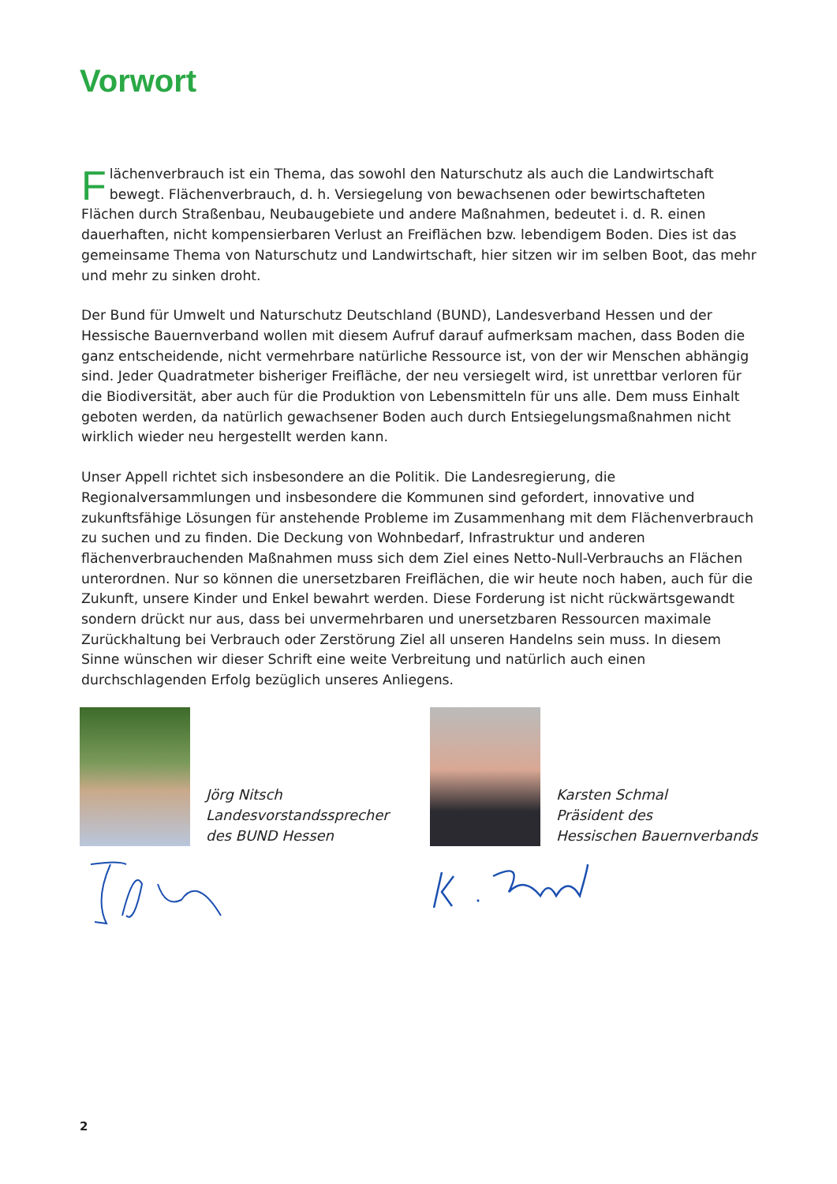Vorwort
Flächenverbrauch ist ein Thema, das sowohl den Naturschutz als auch die Landwirtschaft bewegt. Flächenverbrauch, d. h. Versiegelung von bewachsenen oder bewirtschafteten Flächen durch Straßenbau, Neubaugebiete und andere Maßnahmen, bedeutet i. d. R. einen dauerhaften, nicht kompensierbaren Verlust an Freiflächen bzw. lebendigem Boden. Dies ist das gemeinsame Thema von Naturschutz und Landwirtschaft, hier sitzen wir im selben Boot, das mehr und mehr zu sinken droht.
Der Bund für Umwelt und Naturschutz Deutschland (BUND), Landesverband Hessen und der Hessische Bauernverband wollen mit diesem Aufruf darauf aufmerksam machen, dass Boden die ganz entscheidende, nicht vermehrbare natürliche Ressource ist, von der wir Menschen abhängig sind. Jeder Quadratmeter bisheriger Freifläche, der neu versiegelt wird, ist unrettbar verloren für die Biodiversität, aber auch für die Produktion von Lebensmitteln für uns alle. Dem muss Einhalt geboten werden, da natürlich gewachsener Boden auch durch Entsiegelungsmaßnahmen nicht wirklich wieder neu hergestellt werden kann.
Unser Appell richtet sich insbesondere an die Politik. Die Landesregierung, die Regionalversammlungen und insbesondere die Kommunen sind gefordert, innovative und zukunftsfähige Lösungen für anstehende Probleme im Zusammenhang mit dem Flächenverbrauch zu suchen und zu finden. Die Deckung von Wohnbedarf, Infrastruktur und anderen flächenverbrauchenden Maßnahmen muss sich dem Ziel eines Netto-Null-Verbrauchs an Flächen unterordnen. Nur so können die unersetzbaren Freiflächen, die wir heute noch haben, auch für die Zukunft, unsere Kinder und Enkel bewahrt werden. Diese Forderung ist nicht rückwärtsgewandt sondern drückt nur aus, dass bei unvermehrbaren und unersetzbaren Ressourcen maximale Zurückhaltung bei Verbrauch oder Zerstörung Ziel all unseren Handelns sein muss. In diesem Sinne wünschen wir dieser Schrift eine weite Verbreitung und natürlich auch einen durchschlagenden Erfolg bezüglich unseres Anliegens.
Jörg Nitsch
Landesvorstandssprecher
des BUND Hessen
Karsten Schmal
Präsident des
Hessischen Bauernverbands
2